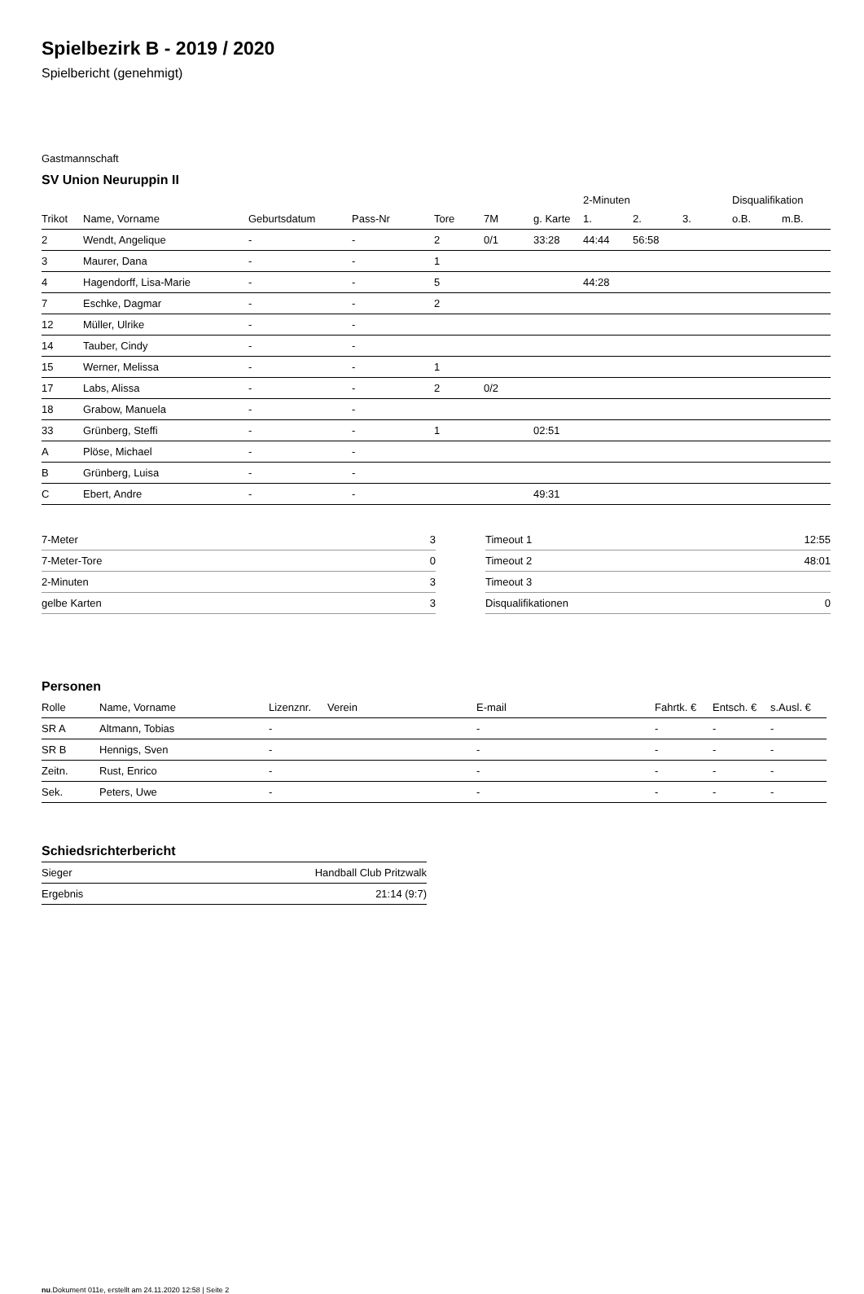Spielbezirk B - 2019 / 2020
Spielbericht (genehmigt)
Gastmannschaft
SV Union Neuruppin II
| | | | | | | | 2-Minuten | | | Disqualifikation | |
| Trikot | Name, Vorname | Geburtsdatum | Pass-Nr | Tore | 7M | g. Karte | 1. | 2. | 3. | o.B. | m.B. |
| 2 | Wendt, Angelique | - | - | 2 | 0/1 | 33:28 | 44:44 | 56:58 | | | |
| 3 | Maurer, Dana | - | - | 1 | | | | | | | |
| 4 | Hagendorff, Lisa-Marie | - | - | 5 | | | 44:28 | | | | |
| 7 | Eschke, Dagmar | - | - | 2 | | | | | | | |
| 12 | Müller, Ulrike | - | - | | | | | | | | |
| 14 | Tauber, Cindy | - | - | | | | | | | | |
| 15 | Werner, Melissa | - | - | 1 | | | | | | | |
| 17 | Labs, Alissa | - | - | 2 | 0/2 | | | | | | |
| 18 | Grabow, Manuela | - | - | | | | | | | | |
| 33 | Grünberg, Steffi | - | - | 1 | | 02:51 | | | | | |
| A | Plöse, Michael | - | - | | | | | | | | |
| B | Grünberg, Luisa | - | - | | | | | | | | |
| C | Ebert, Andre | - | - | | | 49:31 | | | | | |
| 7-Meter | 3 |
| 7-Meter-Tore | 0 |
| 2-Minuten | 3 |
| gelbe Karten | 3 |
| Timeout 1 | 12:55 |
| Timeout 2 | 48:01 |
| Timeout 3 | |
| Disqualifikationen | 0 |
Personen
| Rolle | Name, Vorname | Lizenznr. | Verein | E-mail | Fahrtk. € | Entsch. € | s.Ausl. € |
| --- | --- | --- | --- | --- | --- | --- | --- |
| SR A | Altmann, Tobias | - | | - | - | - | - |
| SR B | Hennigs, Sven | - | | - | - | - | - |
| Zeitn. | Rust, Enrico | - | | - | - | - | - |
| Sek. | Peters, Uwe | - | | - | - | - | - |
Schiedsrichterbericht
| Sieger | Handball Club Pritzwalk |
| Ergebnis | 21:14 (9:7) |
nu.Dokument 011e, erstellt am 24.11.2020 12:58 | Seite 2